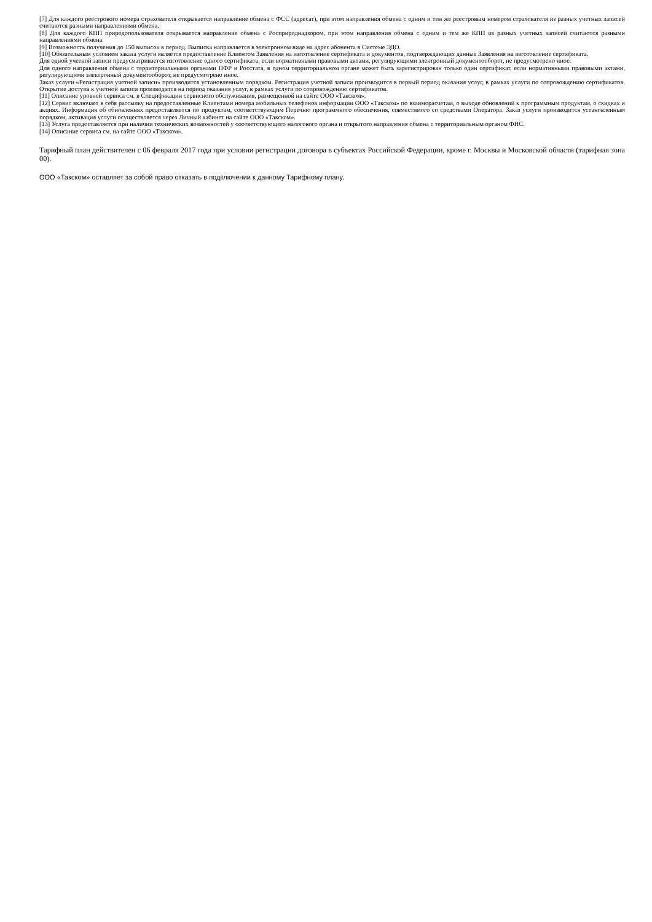[7] Для каждого реестрового номера страхователя открывается направление обмена с ФСС (адресат), при этом направления обмена с одним и тем же реестровым номером страхователя из разных учетных записей считаются разными направлениями обмена.
[8] Для каждого КПП природопользователя открывается направление обмена с Росприроднадзором, при этом направления обмена с одним и тем же КПП из разных учетных записей считаются разными направлениями обмена.
[9] Возможность получения до 150 выписок в период. Выписка направляется в электронном виде на адрес абонента в Системе ЭДО.
[10] Обязательным условием заказа услуги является предоставление Клиентом Заявления на изготовление сертификата и документов, подтверждающих данные Заявления на изготовление сертификата.
Для одной учетной записи предусматривается изготовление одного сертификата, если нормативными правовыми актами, регулирующими электронный документооборот, не предусмотрено иное.
Для одного направления обмена с территориальными органами ПФР и Росстата, в одном территориальном органе может быть зарегистрирован только один сертификат, если нормативными правовыми актами, регулирующими электронный документооборот, не предусмотрено иное.
Заказ услуги «Регистрация учетной записи» производится установленным порядком. Регистрация учетной записи производится в первый период оказания услуг, в рамках услуги по сопровождению сертификатов. Открытие доступа к учетной записи производится на период оказания услуг, в рамках услуги по сопровождению сертификатов.
[11] Описание уровней сервиса см. в Спецификации сервисного обслуживания, размещенной на сайте ООО «Такском».
[12] Сервис включает в себя рассылку на предоставленные Клиентами номера мобильных телефонов информации ООО «Такском» по взаиморасчетам, о выходе обновлений к программным продуктам, о скидках и акциях. Информация об обновлениях предоставляется по продуктам, соответствующим Перечню программного обеспечения, совместимого со средствами Оператора. Заказ услуги производится установленным порядком, активация услуги осуществляется через Личный кабинет на сайте ООО «Такском».
[13] Услуга предоставляется при наличии технических возможностей у соответствующего налогового органа и открытого направления обмена с территориальным органом ФНС.
[14] Описание сервиса см. на сайте ООО «Такском».
Тарифный план действителен с 06 февраля 2017 года при условии регистрации договора в субъектах Российской Федерации, кроме г. Москвы и Московской области (тарифная зона 00).
ООО «Такском» оставляет за собой право отказать в подключении к данному Тарифному плану.